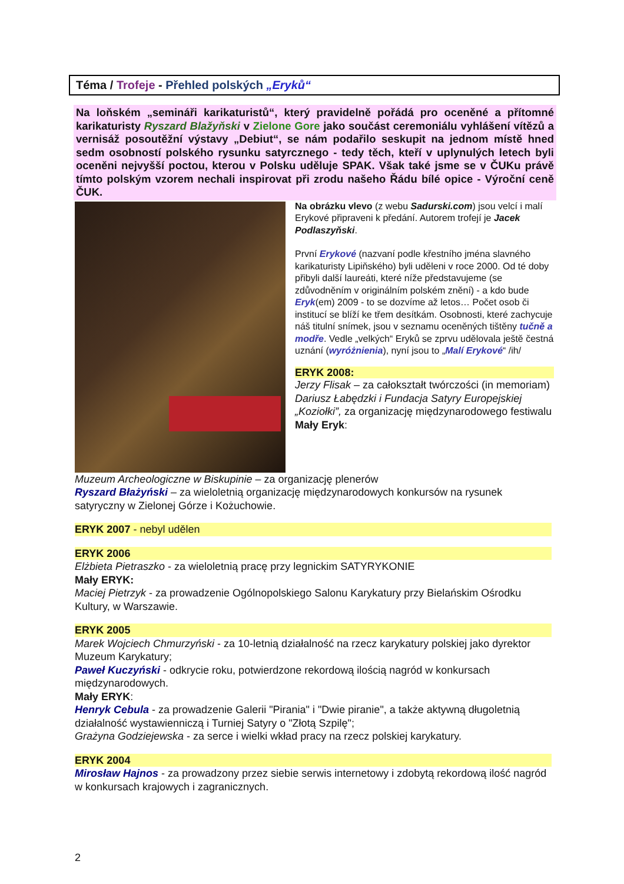Téma / Trofeje - Přehled polských „Eryků“
Na loňském „semináři karikaturistů“, který pravidelně pořádá pro oceněné a přítomné karikaturisty Ryszard Blažyňski v Zielone Gore jako součást ceremoniálu vyhlášení vítězů a vernisáž posoutěžní výstavy „Debiut“, se nám podařilo seskupit na jednom místě hned sedm osobností polského rysunku satyrcznego - tedy těch, kteří v uplynulých letech byli oceněni nejvyšší poctou, kterou v Polsku uděluje SPAK. Však také jsme se v ČUKu právě tímto polským vzorem nechali inspirovat při zrodu našeho Řádu bílé opice - Výroční ceně ČUK.
Na obrázku vlevo (z webu Sadurski.com) jsou velcí i malí Erykové připraveni k předání. Autorem trofejí je Jacek Podlaszyňski.
První Erykové (nazvaní podle křestního jména slavného karikaturisty Lipiňského) byli uděleni v roce 2000. Od té doby přibyli další laureáti, které níže představujeme (se zdůvodněním v originálním polském znění) - a kdo bude Eryk(em) 2009 - to se dozvíme až letos… Počet osob či institucí se blíží ke třem desítkám. Osobnosti, které zachycuje náš titulní snímek, jsou v seznamu oceněných tištěny tučně a modře. Vedle „velkých“ Eryků se zprvu udělovala ještě čestná uznání (wyróżnienia), nyní jsou to „Malí Erykové“ /ih/
ERYK 2008:
Jerzy Flisak – za całokształt twórczości (in memoriam)
Dariusz Łabędzki i Fundacja Satyry Europejskiej „Koziołki”, za organizację międzynarodowego festiwalu
Mały Eryk:
Muzeum Archeologiczne w Biskupinie – za organizację plenerów
Ryszard Błażyński – za wieloletnią organizację międzynarodowych konkursów na rysunek satyryczny w Zielonej Górze i Kożuchowie.
ERYK 2007 - nebyl udělen
ERYK 2006
Elżbieta Pietraszko - za wieloletnią pracę przy legnickim SATYRYKONIE
Mały ERYK:
Maciej Pietrzyk - za prowadzenie Ogólnopolskiego Salonu Karykatury przy Bielańskim Ośrodku Kultury, w Warszawie.
ERYK 2005
Marek Wojciech Chmurzyński - za 10-letnią działalność na rzecz karykatury polskiej jako dyrektor Muzeum Karykatury;
Paweł Kuczyński - odkrycie roku, potwierdzone rekordową ilością nagród w konkursach międzynarodowych.
Mały ERYK:
Henryk Cebula - za prowadzenie Galerii "Pirania" i "Dwie piranie", a także aktywną długoletnią działalność wystawienniczą i Turniej Satyry o "Złotą Szpilę";
Grażyna Godziejewska - za serce i wielki wkład pracy na rzecz polskiej karykatury.
ERYK 2004
Mirosław Hajnos - za prowadzony przez siebie serwis internetowy i zdobytą rekordową ilość nagród w konkursach krajowych i zagranicznych.
2